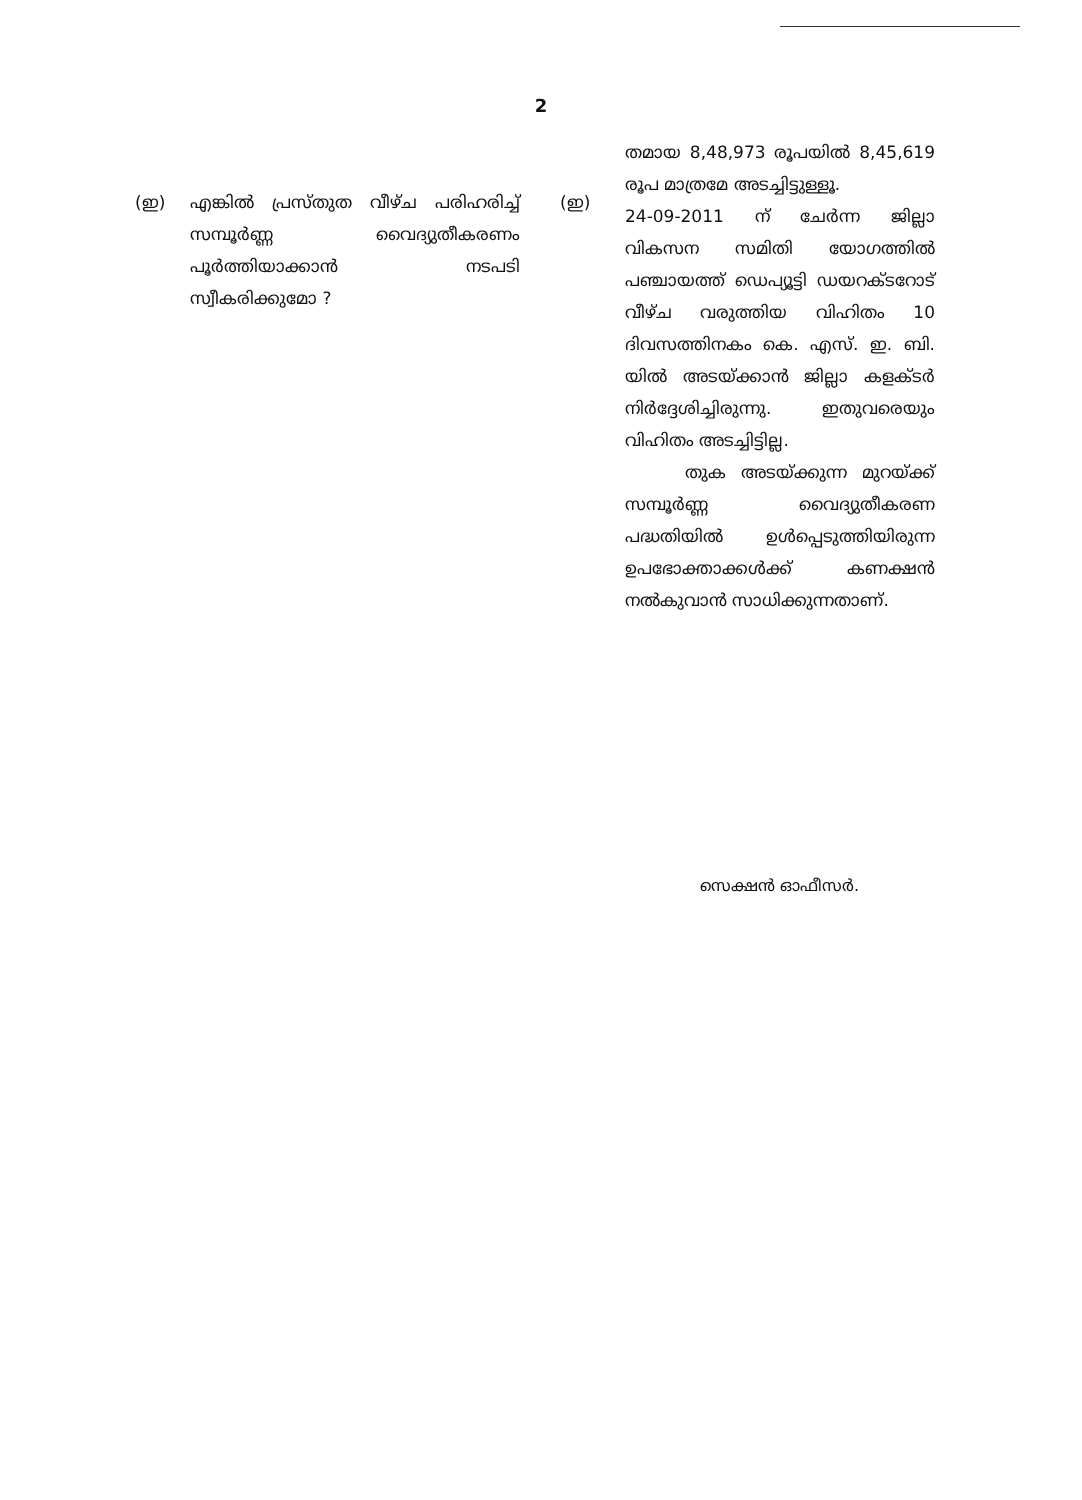2
(ഇ) എങ്കിൽ പ്രസ്തുത വീഴ്ച പരിഹരിച്ച് സമ്പൂർണ്ണ വൈദ്യുതീകരണം പൂർത്തിയാക്കാൻ നടപടി സ്വീകരിക്കുമോ ?
(ഇ)
തമായ 8,48,973 രൂപയിൽ 8,45,619 രൂപ മാത്രമേ അടച്ചിട്ടുള്ളൂ.
24-09-2011 ന് ചേർന്ന ജില്ലാ വികസന സമിതി യോഗത്തിൽ പഞ്ചായത്ത് ഡെപ്യൂട്ടി ഡയറക്ടറോട് വീഴ്ച വരുത്തിയ വിഹിതം 10 ദിവസത്തിനകം കെ. എസ്. ഇ. ബി. യിൽ അടയ്ക്കാൻ ജില്ലാ കളക്ടർ നിർദ്ദേശിച്ചിരുന്നു. ഇതുവരെയും വിഹിതം അടച്ചിട്ടില്ല.
തുക അടയ്ക്കുന്ന മുറയ്ക്ക് സമ്പൂർണ്ണ വൈദ്യുതീകരണ പദ്ധതിയിൽ ഉൾപ്പെടുത്തിയിരുന്ന ഉപഭോക്താക്കൾക്ക് കണക്ഷൻ നൽകുവാൻ സാധിക്കുന്നതാണ്.
സെക്ഷൻ ഓഫീസർ.